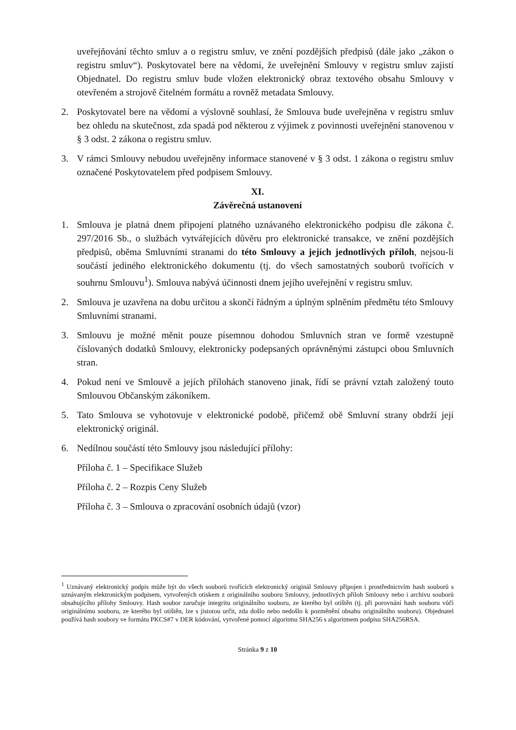uveřejňování těchto smluv a o registru smluv, ve znění pozdějších předpisů (dále jako „zákon o registru smluv“). Poskytovatel bere na vědomí, že uveřejnění Smlouvy v registru smluv zajistí Objednatel. Do registru smluv bude vložen elektronický obraz textového obsahu Smlouvy v otevřeném a strojově čitelném formátu a rovněž metadata Smlouvy.
2. Poskytovatel bere na vědomí a výslovně souhlasí, že Smlouva bude uveřejněna v registru smluv bez ohledu na skutečnost, zda spadá pod některou z výjimek z povinnosti uveřejnění stanovenou v § 3 odst. 2 zákona o registru smluv.
3. V rámci Smlouvy nebudou uveřejněny informace stanovené v § 3 odst. 1 zákona o registru smluv označené Poskytovatelem před podpisem Smlouvy.
XI.
Závěrečná ustanovení
1. Smlouva je platná dnem připojení platného uznávaného elektronického podpisu dle zákona č. 297/2016 Sb., o službách vytvářejících důvěru pro elektronické transakce, ve znění pozdějších předpisů, oběma Smluvními stranami do této Smlouvy a jejích jednotlivých příloh, nejsou-li součástí jediného elektronického dokumentu (tj. do všech samostatných souborů tvořících v souhrnu Smlouvu<sup>1</sup>). Smlouva nabývá účinnosti dnem jejího uveřejnění v registru smluv.
2. Smlouva je uzavřena na dobu určitou a skončí řádným a úplným splněním předmětu této Smlouvy Smluvními stranami.
3. Smlouvu je možné měnit pouze písemnou dohodou Smluvních stran ve formě vzestupně číslovaných dodatků Smlouvy, elektronicky podepsaných oprávněnými zástupci obou Smluvních stran.
4. Pokud není ve Smlouvě a jejích přílohách stanoveno jinak, řídí se právní vztah založený touto Smlouvou Občanským zákoníkem.
5. Tato Smlouva se vyhotovuje v elektronické podobě, přičemž obě Smluvní strany obdrží její elektronický originál.
6. Nedílnou součástí této Smlouvy jsou následující přílohy:
Příloha č. 1 – Specifikace Služeb
Příloha č. 2 – Rozpis Ceny Služeb
Příloha č. 3 – Smlouva o zpracování osobních údajů (vzor)
<sup>1</sup> Uznávaný elektronický podpis může být do všech souborů tvořících elektronický originál Smlouvy připojen i prostřednictvím hash souborů s uznávaným elektronickým podpisem, vytvořených otiskem z originálního souboru Smlouvy, jednotlivých příloh Smlouvy nebo i archivu souborů obsahujícího přílohy Smlouvy. Hash soubor zaručuje integritu originálního souboru, ze kterého byl otištěn (tj. při porovnání hash souboru vůči originálnímu souboru, ze kterého byl otištěn, lze s jistotou určit, zda došlo nebo nedošlo k pozměnění obsahu originálního souboru). Objednatel používá hash soubory ve formátu PKCS#7 v DER kódování, vytvořené pomocí algoritmu SHA256 s algoritmem podpisu SHA256RSA.
Stránka 9 z 10